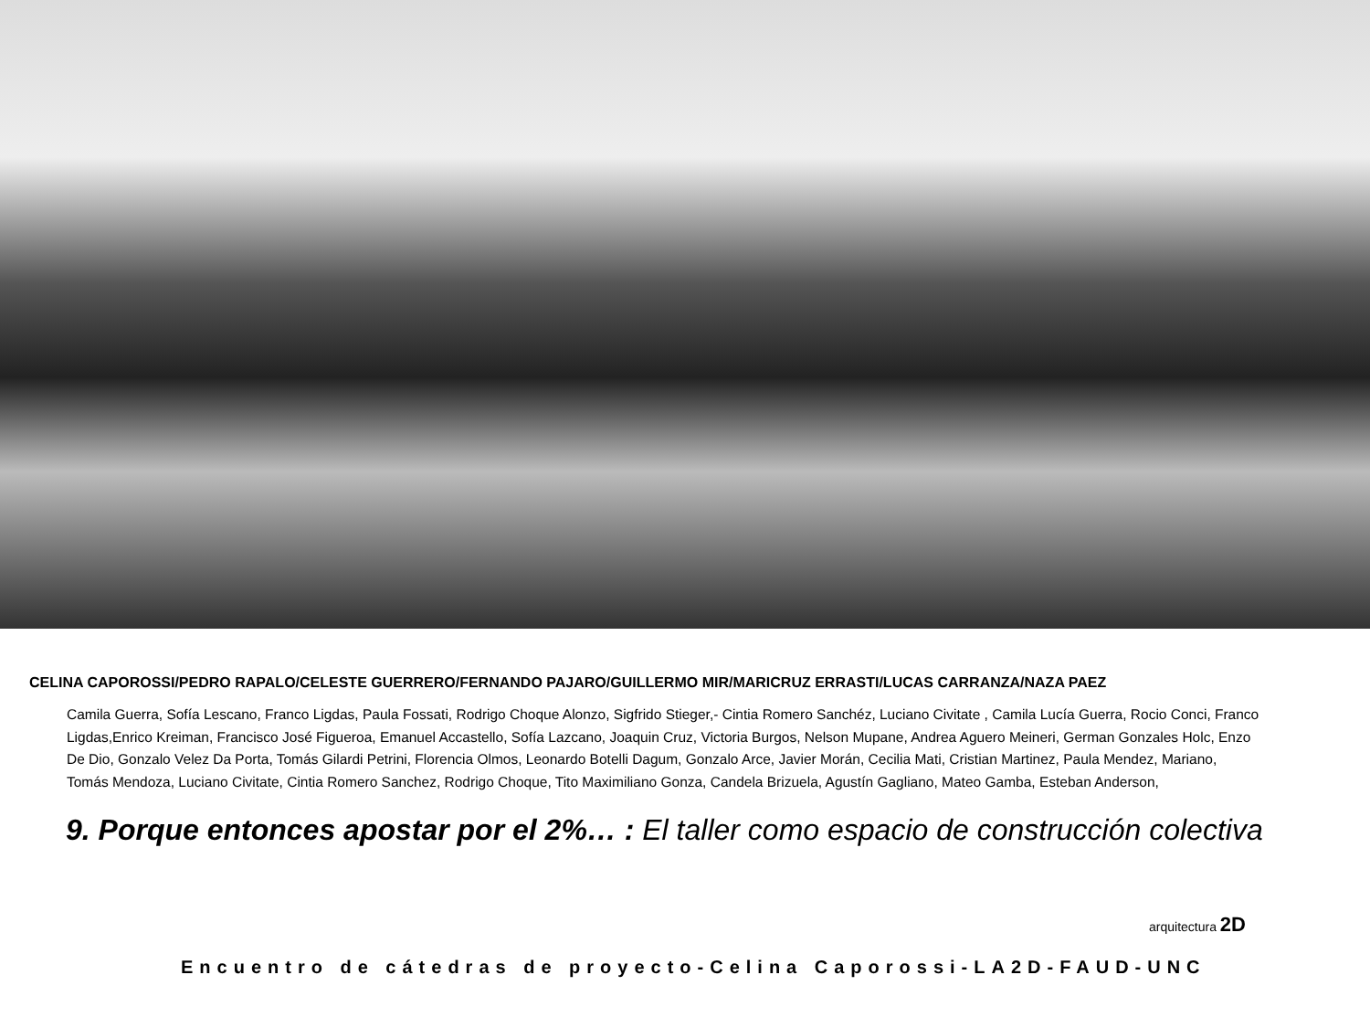CELINA CAPOROSSI/PEDRO RAPALO/CELESTE GUERRERO/FERNANDO PAJARO/GUILLERMO MIR/MARICRUZ ERRASTI/LUCAS CARRANZA/NAZA PAEZ
Camila Guerra, Sofía Lescano, Franco Ligdas, Paula Fossati, Rodrigo Choque Alonzo, Sigfrido Stieger,- Cintia Romero Sanchéz, Luciano Civitate , Camila Lucía Guerra, Rocio Conci, Franco Ligdas,Enrico Kreiman, Francisco José Figueroa, Emanuel Accastello, Sofía Lazcano, Joaquin Cruz, Victoria Burgos, Nelson Mupane, Andrea Aguero Meineri, German Gonzales Holc, Enzo De Dio, Gonzalo Velez Da Porta, Tomás Gilardi Petrini, Florencia Olmos, Leonardo Botelli Dagum, Gonzalo Arce, Javier Morán, Cecilia Mati, Cristian Martinez, Paula Mendez, Mariano, Tomás Mendoza, Luciano Civitate, Cintia Romero Sanchez, Rodrigo Choque, Tito Maximiliano Gonza, Candela Brizuela, Agustín Gagliano, Mateo Gamba, Esteban Anderson,
9. Porque entonces apostar por el 2%… : El taller como espacio de construcción colectiva
arquitectura 2D
Encuentro de cátedras de proyecto-Celina Caporossi-LA2D-FAUD-UNC